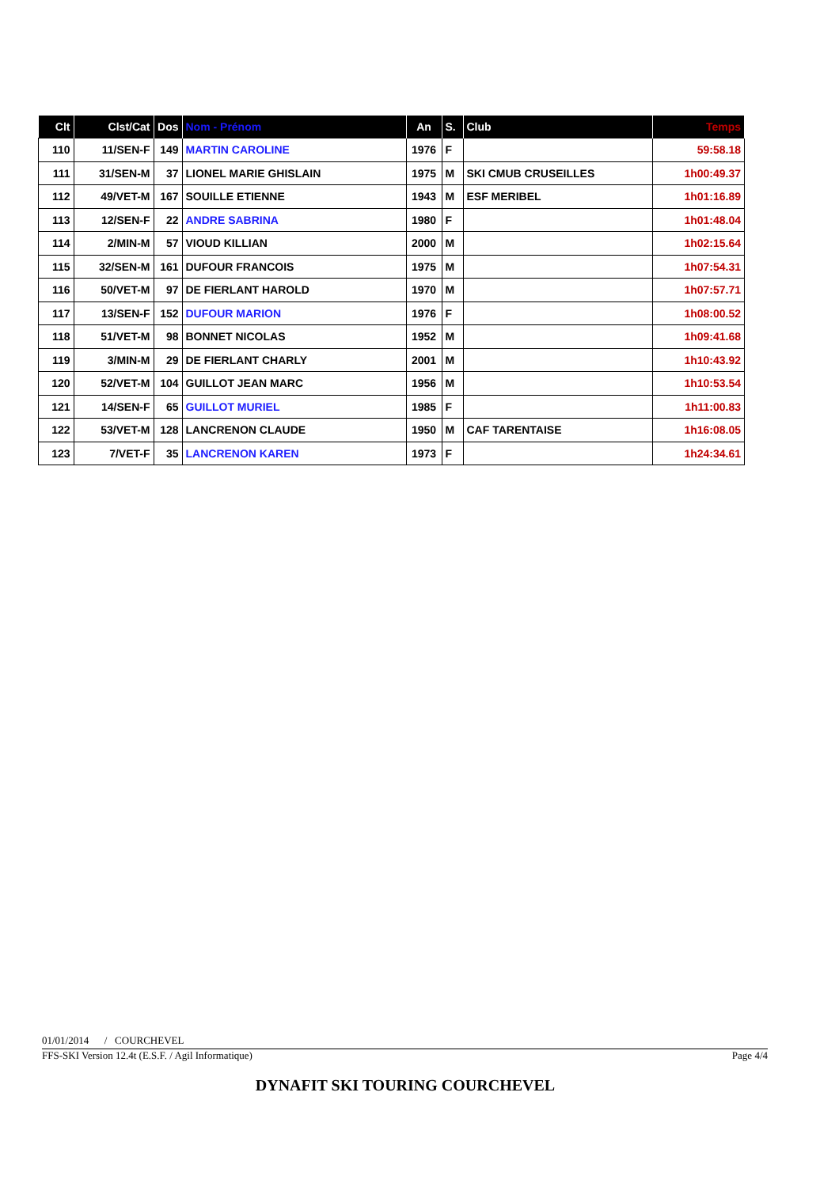| Clt | Clst/Cat | Dos | Nom - Prénom | An | S. | Club | Temps |
| --- | --- | --- | --- | --- | --- | --- | --- |
| 110 | 11/SEN-F | 149 | MARTIN CAROLINE | 1976 | F | | 59:58.18 |
| 111 | 31/SEN-M | 37 | LIONEL MARIE GHISLAIN | 1975 | M | SKI CMUB CRUSEILLES | 1h00:49.37 |
| 112 | 49/VET-M | 167 | SOUILLE ETIENNE | 1943 | M | ESF MERIBEL | 1h01:16.89 |
| 113 | 12/SEN-F | 22 | ANDRE SABRINA | 1980 | F | | 1h01:48.04 |
| 114 | 2/MIN-M | 57 | VIOUD KILLIAN | 2000 | M | | 1h02:15.64 |
| 115 | 32/SEN-M | 161 | DUFOUR FRANCOIS | 1975 | M | | 1h07:54.31 |
| 116 | 50/VET-M | 97 | DE FIERLANT HAROLD | 1970 | M | | 1h07:57.71 |
| 117 | 13/SEN-F | 152 | DUFOUR MARION | 1976 | F | | 1h08:00.52 |
| 118 | 51/VET-M | 98 | BONNET NICOLAS | 1952 | M | | 1h09:41.68 |
| 119 | 3/MIN-M | 29 | DE FIERLANT CHARLY | 2001 | M | | 1h10:43.92 |
| 120 | 52/VET-M | 104 | GUILLOT JEAN MARC | 1956 | M | | 1h10:53.54 |
| 121 | 14/SEN-F | 65 | GUILLOT MURIEL | 1985 | F | | 1h11:00.83 |
| 122 | 53/VET-M | 128 | LANCRENON CLAUDE | 1950 | M | CAF TARENTAISE | 1h16:08.05 |
| 123 | 7/VET-F | 35 | LANCRENON KAREN | 1973 | F | | 1h24:34.61 |
01/01/2014 / COURCHEVEL
FFS-SKI Version 12.4t (E.S.F. / Agil Informatique) Page 4/4
DYNAFIT SKI TOURING COURCHEVEL